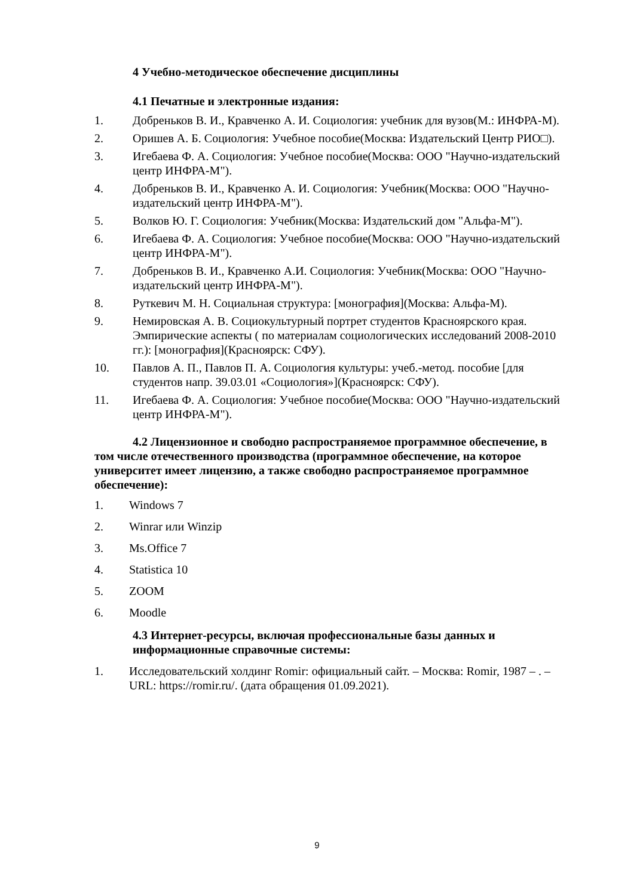4 Учебно-методическое обеспечение дисциплины
4.1 Печатные и электронные издания:
1. Добреньков В. И., Кравченко А. И. Социология: учебник для вузов(М.: ИНФРА-М).
2. Оришев А. Б. Социология: Учебное пособие(Москва: Издательский Центр РИО□).
3. Игебаева Ф. А. Социология: Учебное пособие(Москва: ООО "Научно-издательский центр ИНФРА-М").
4. Добреньков В. И., Кравченко А. И. Социология: Учебник(Москва: ООО "Научно-издательский центр ИНФРА-М").
5. Волков Ю. Г. Социология: Учебник(Москва: Издательский дом "Альфа-М").
6. Игебаева Ф. А. Социология: Учебное пособие(Москва: ООО "Научно-издательский центр ИНФРА-М").
7. Добреньков В. И., Кравченко А.И. Социология: Учебник(Москва: ООО "Научно-издательский центр ИНФРА-М").
8. Руткевич М. Н. Социальная структура: [монография](Москва: Альфа-М).
9. Немировская А. В. Социокультурный портрет студентов Красноярского края. Эмпирические аспекты ( по материалам социологических исследований 2008-2010 гг.): [монография](Красноярск: СФУ).
10. Павлов А. П., Павлов П. А. Социология культуры: учеб.-метод. пособие [для студентов напр. 39.03.01 «Социология»](Красноярск: СФУ).
11. Игебаева Ф. А. Социология: Учебное пособие(Москва: ООО "Научно-издательский центр ИНФРА-М").
4.2 Лицензионное и свободно распространяемое программное обеспечение, в том числе отечественного производства (программное обеспечение, на которое университет имеет лицензию, а также свободно распространяемое программное обеспечение):
1. Windows 7
2. Winrar или Winzip
3. Ms.Office 7
4. Statistica 10
5. ZOOM
6. Moodle
4.3 Интернет-ресурсы, включая профессиональные базы данных и информационные справочные системы:
1. Исследовательский холдинг Romir: официальный сайт. – Москва: Romir, 1987 – . – URL: https://romir.ru/. (дата обращения 01.09.2021).
9